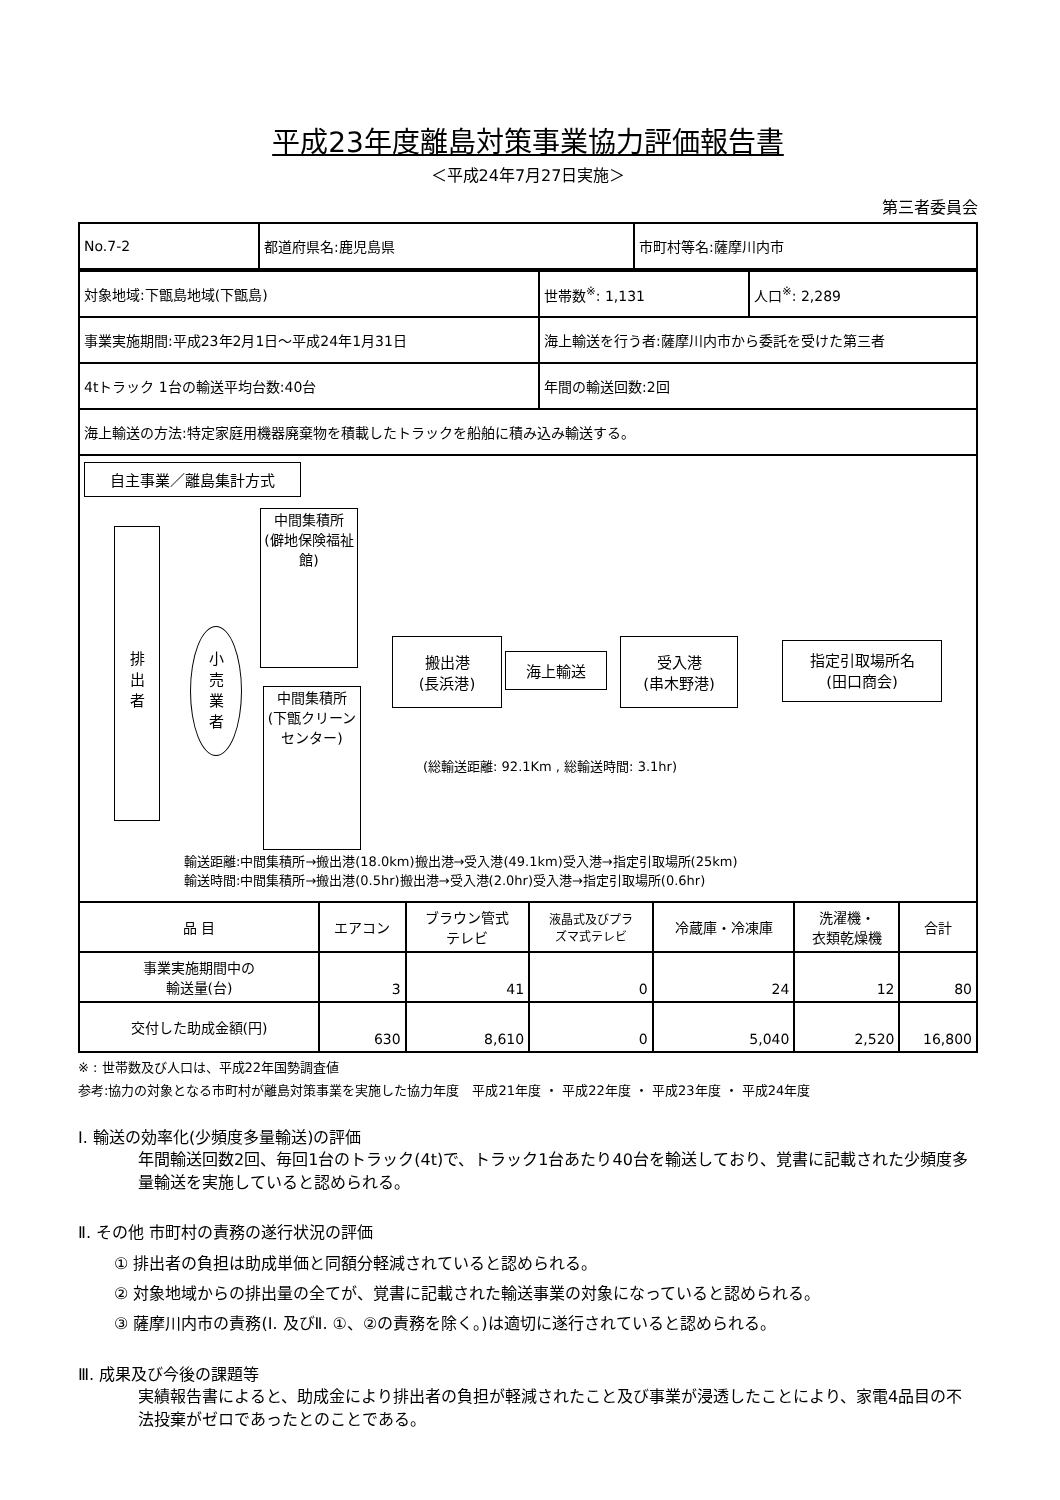平成23年度離島対策事業協力評価報告書
＜平成24年7月27日実施＞
第三者委員会
| No.7-2 | 都道府県名:鹿児島県 | 市町村等名:薩摩川内市 |
| 対象地域:下甑島地域(下甑島) | 世帯数<sup>※</sup>: 1,131 | 人口<sup>※</sup>: 2,289 |
| 事業実施期間:平成23年2月1日～平成24年1月31日 | 海上輸送を行う者:薩摩川内市から委託を受けた第三者 | |
| 4tトラック 1台の輸送平均台数:40台 | 年間の輸送回数:2回 | |
| 海上輸送の方法:特定家庭用機器廃棄物を積載したトラックを船舶に積み込み輸送する。 | | |
自主事業／離島集計方式
排
出
者
小
売
業
者
中間集積所
(僻地保険福祉館)
中間集積所
(下甑クリーンセンター)
搬出港
(長浜港)
海上輸送
受入港
(串木野港)
指定引取場所名
(田口商会)
(総輸送距離: 92.1Km , 総輸送時間: 3.1hr)
輸送距離:中間集積所→搬出港(18.0km)搬出港→受入港(49.1km)受入港→指定引取場所(25km)
輸送時間:中間集積所→搬出港(0.5hr)搬出港→受入港(2.0hr)受入港→指定引取場所(0.6hr)
| 品 目 | エアコン | ブラウン管式 テレビ | 液晶式及びプラ ズマ式テレビ | 冷蔵庫・冷凍庫 | 洗濯機・ 衣類乾燥機 | 合計 |
| --- | --- | --- | --- | --- | --- | --- |
| 事業実施期間中の 輸送量(台) | 3 | 41 | 0 | 24 | 12 | 80 |
| 交付した助成金額(円) | 630 | 8,610 | 0 | 5,040 | 2,520 | 16,800 |
※ : 世帯数及び人口は、平成22年国勢調査値
参考:協力の対象となる市町村が離島対策事業を実施した協力年度　平成21年度 ・ 平成22年度 ・ 平成23年度 ・ 平成24年度
Ⅰ. 輸送の効率化(少頻度多量輸送)の評価
年間輸送回数2回、毎回1台のトラック(4t)で、トラック1台あたり40台を輸送しており、覚書に記載された少頻度多量輸送を実施していると認められる。
Ⅱ. その他 市町村の責務の遂行状況の評価
① 排出者の負担は助成単価と同額分軽減されていると認められる。
② 対象地域からの排出量の全てが、覚書に記載された輸送事業の対象になっていると認められる。
③ 薩摩川内市の責務(Ⅰ. 及びⅡ. ①、②の責務を除く。)は適切に遂行されていると認められる。
Ⅲ. 成果及び今後の課題等
実績報告書によると、助成金により排出者の負担が軽減されたこと及び事業が浸透したことにより、家電4品目の不法投棄がゼロであったとのことである。